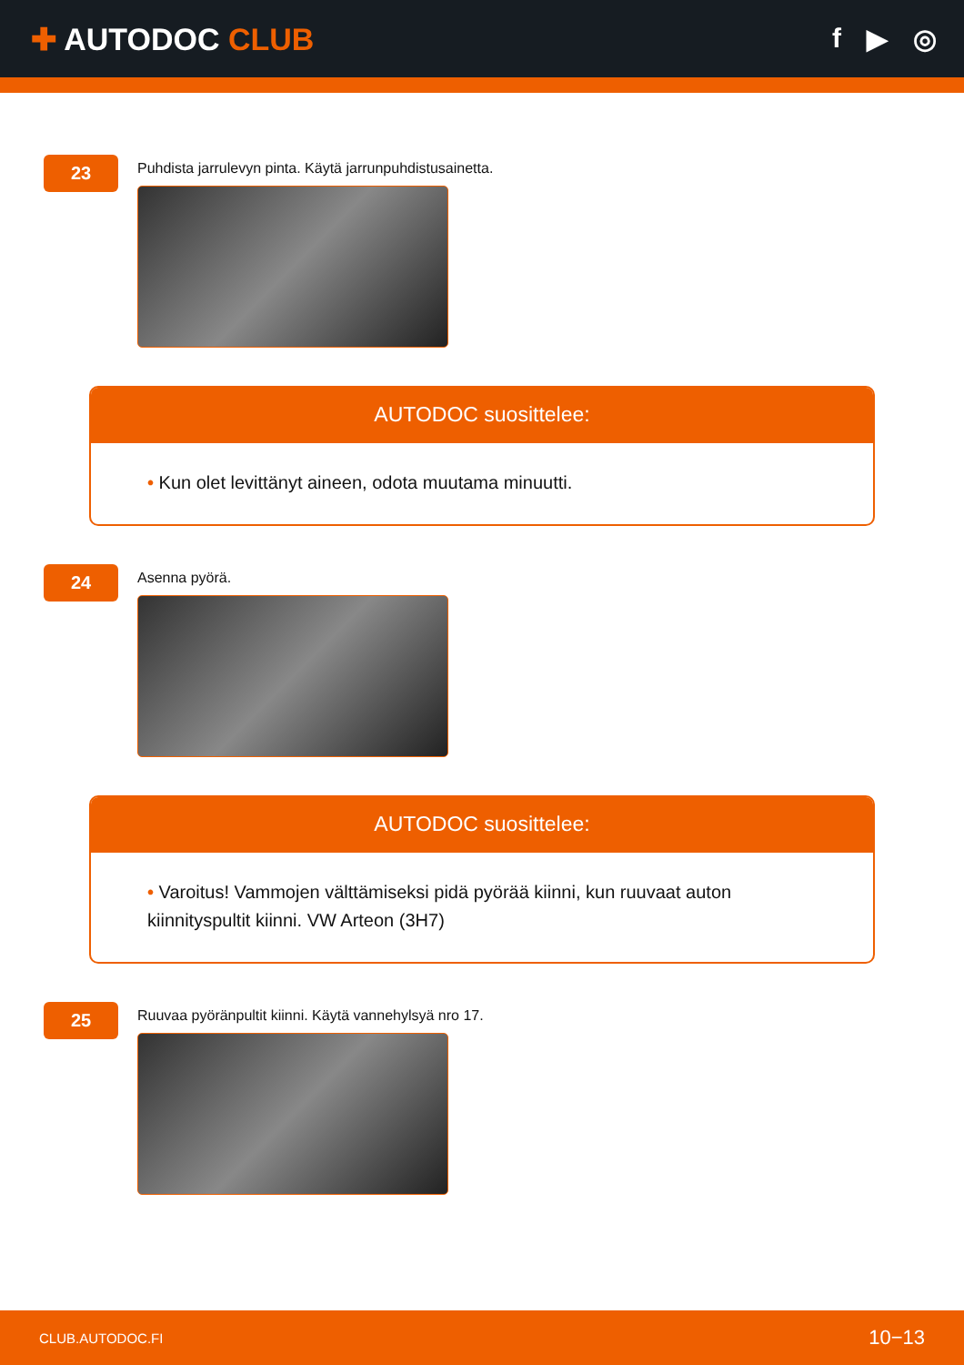✚ AUTODOC CLUB f ▶ ◎
23
Puhdista jarrulevyn pinta. Käytä jarrunpuhdistusainetta.
AUTODOC suosittelee:
• Kun olet levittänyt aineen, odota muutama minuutti.
24
Asenna pyörä.
AUTODOC suosittelee:
• Varoitus! Vammojen välttämiseksi pidä pyörää kiinni, kun ruuvaat auton kiinnityspultit kiinni. VW Arteon (3H7)
25
Ruuvaa pyöränpultit kiinni. Käytä vannehylsyä nro 17.
CLUB.AUTODOC.FI 10−13